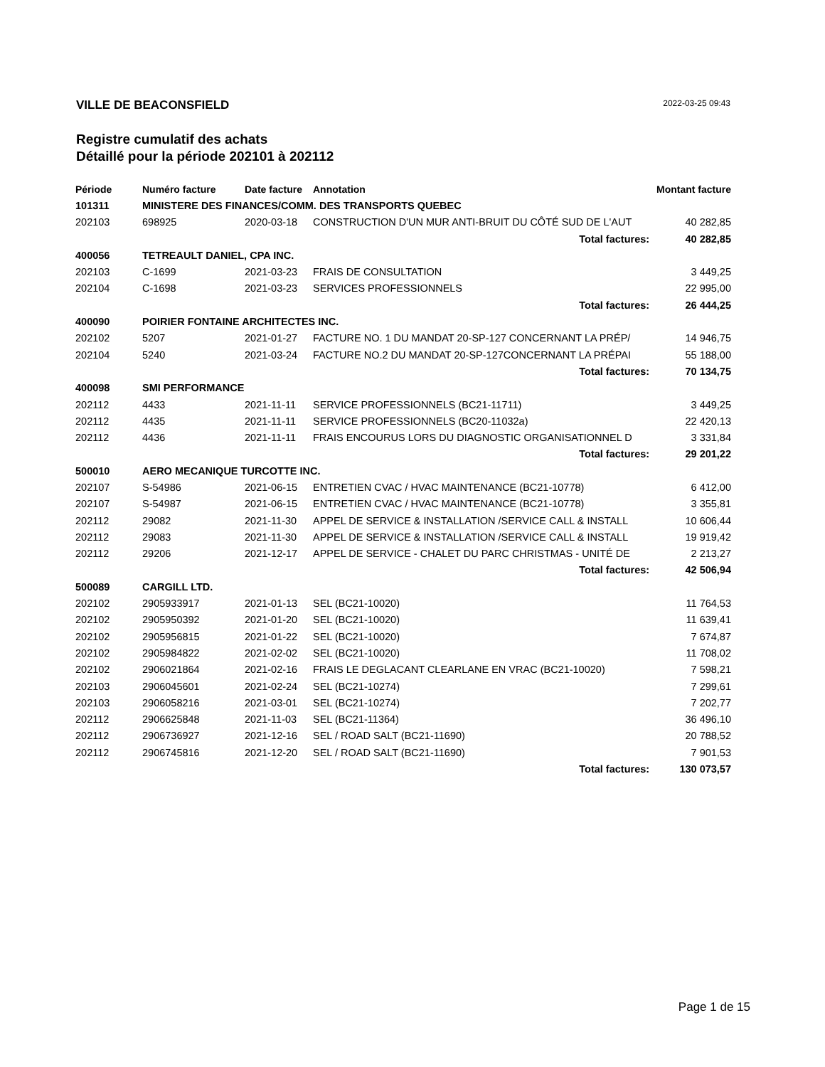VILLE DE BEACONSFIELD 2022-03-25 09:43
Registre cumulatif des achats
Détaillé pour la période 202101 à 202112
| Période | Numéro facture | Date facture | Annotation | Montant facture |
| --- | --- | --- | --- | --- |
| 101311 | MINISTERE DES FINANCES/COMM. DES TRANSPORTS QUEBEC | | | |
| 202103 | 698925 | 2020-03-18 | CONSTRUCTION D'UN MUR ANTI-BRUIT DU CÔTÉ SUD DE L'AUT | 40 282,85 |
| | | | Total factures: | 40 282,85 |
| 400056 | TETREAULT DANIEL, CPA INC. | | | |
| 202103 | C-1699 | 2021-03-23 | FRAIS DE CONSULTATION | 3 449,25 |
| 202104 | C-1698 | 2021-03-23 | SERVICES PROFESSIONNELS | 22 995,00 |
| | | | Total factures: | 26 444,25 |
| 400090 | POIRIER FONTAINE ARCHITECTES INC. | | | |
| 202102 | 5207 | 2021-01-27 | FACTURE NO. 1 DU MANDAT 20-SP-127 CONCERNANT LA PRÉP/ | 14 946,75 |
| 202104 | 5240 | 2021-03-24 | FACTURE NO.2 DU MANDAT 20-SP-127CONCERNANT LA PRÉPAI | 55 188,00 |
| | | | Total factures: | 70 134,75 |
| 400098 | SMI PERFORMANCE | | | |
| 202112 | 4433 | 2021-11-11 | SERVICE PROFESSIONNELS (BC21-11711) | 3 449,25 |
| 202112 | 4435 | 2021-11-11 | SERVICE PROFESSIONNELS (BC20-11032a) | 22 420,13 |
| 202112 | 4436 | 2021-11-11 | FRAIS ENCOURUS LORS DU DIAGNOSTIC ORGANISATIONNEL D | 3 331,84 |
| | | | Total factures: | 29 201,22 |
| 500010 | AERO MECANIQUE TURCOTTE INC. | | | |
| 202107 | S-54986 | 2021-06-15 | ENTRETIEN CVAC / HVAC MAINTENANCE (BC21-10778) | 6 412,00 |
| 202107 | S-54987 | 2021-06-15 | ENTRETIEN CVAC / HVAC MAINTENANCE (BC21-10778) | 3 355,81 |
| 202112 | 29082 | 2021-11-30 | APPEL DE SERVICE & INSTALLATION /SERVICE CALL & INSTALL | 10 606,44 |
| 202112 | 29083 | 2021-11-30 | APPEL DE SERVICE & INSTALLATION /SERVICE CALL & INSTALL | 19 919,42 |
| 202112 | 29206 | 2021-12-17 | APPEL DE SERVICE - CHALET DU PARC CHRISTMAS - UNITÉ DE | 2 213,27 |
| | | | Total factures: | 42 506,94 |
| 500089 | CARGILL LTD. | | | |
| 202102 | 2905933917 | 2021-01-13 | SEL (BC21-10020) | 11 764,53 |
| 202102 | 2905950392 | 2021-01-20 | SEL (BC21-10020) | 11 639,41 |
| 202102 | 2905956815 | 2021-01-22 | SEL (BC21-10020) | 7 674,87 |
| 202102 | 2905984822 | 2021-02-02 | SEL (BC21-10020) | 11 708,02 |
| 202102 | 2906021864 | 2021-02-16 | FRAIS LE DEGLACANT CLEARLANE EN VRAC (BC21-10020) | 7 598,21 |
| 202103 | 2906045601 | 2021-02-24 | SEL (BC21-10274) | 7 299,61 |
| 202103 | 2906058216 | 2021-03-01 | SEL (BC21-10274) | 7 202,77 |
| 202112 | 2906625848 | 2021-11-03 | SEL (BC21-11364) | 36 496,10 |
| 202112 | 2906736927 | 2021-12-16 | SEL / ROAD SALT (BC21-11690) | 20 788,52 |
| 202112 | 2906745816 | 2021-12-20 | SEL / ROAD SALT (BC21-11690) | 7 901,53 |
| | | | Total factures: | 130 073,57 |
Page 1 de 15